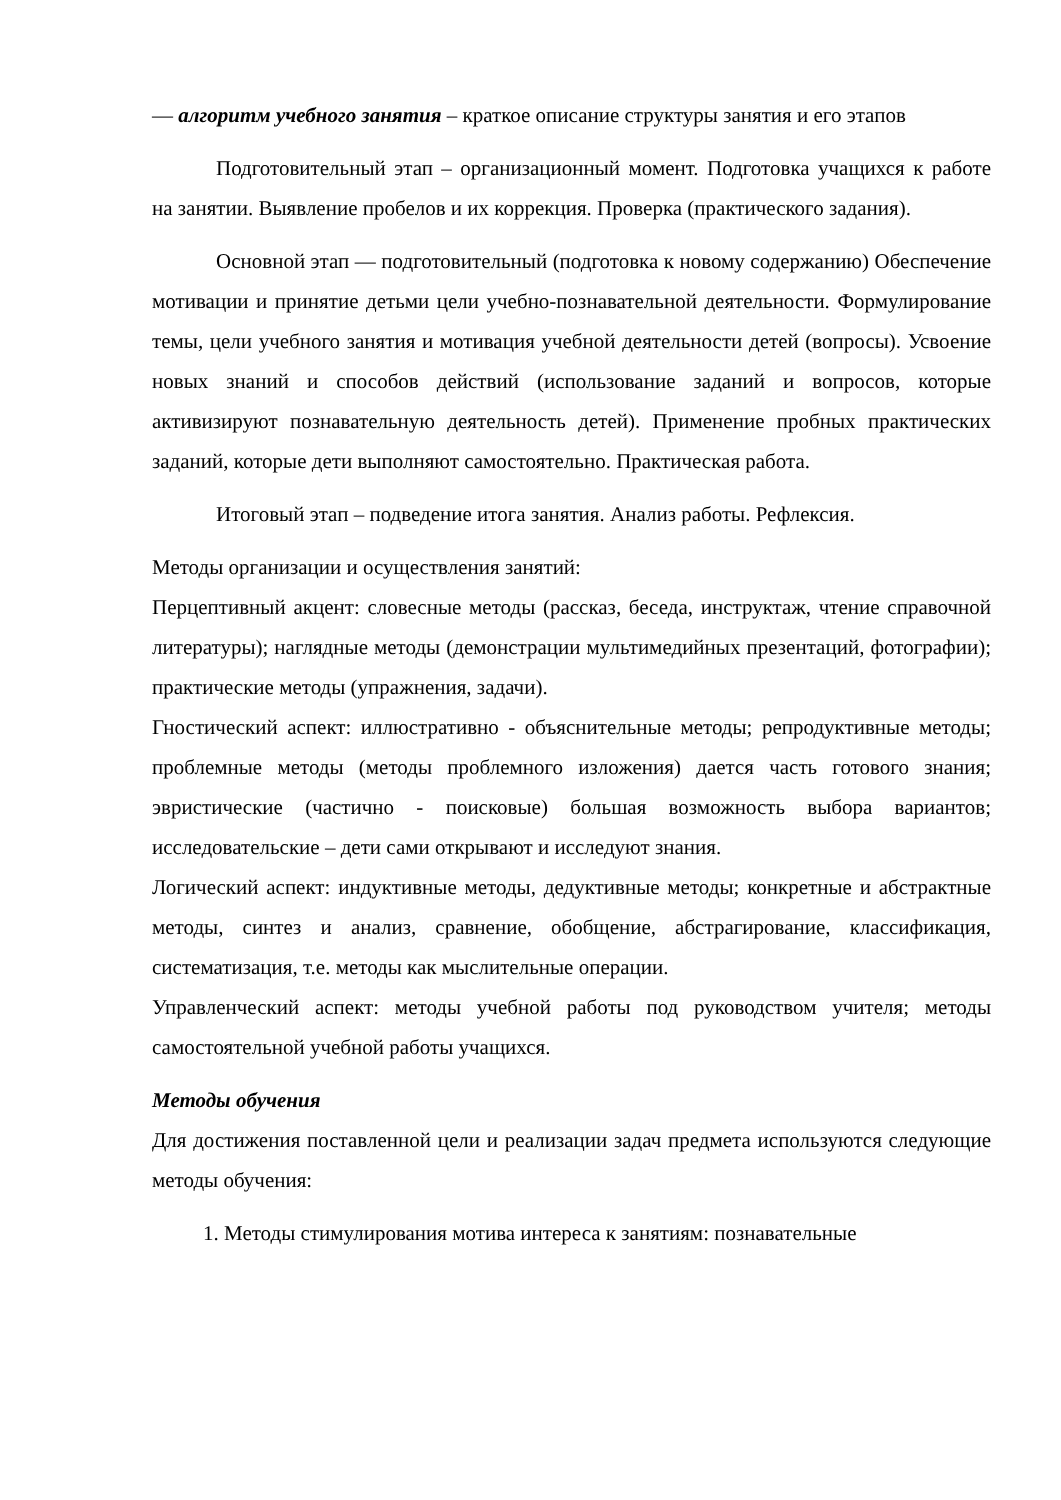— алгоритм учебного занятия – краткое описание структуры занятия и его этапов
Подготовительный этап – организационный момент. Подготовка учащихся к работе на занятии. Выявление пробелов и их коррекция. Проверка (практического задания).
Основной этап — подготовительный (подготовка к новому содержанию) Обеспечение мотивации и принятие детьми цели учебно-познавательной деятельности. Формулирование темы, цели учебного занятия и мотивация учебной деятельности детей (вопросы). Усвоение новых знаний и способов действий (использование заданий и вопросов, которые активизируют познавательную деятельность детей). Применение пробных практических заданий, которые дети выполняют самостоятельно. Практическая работа.
Итоговый этап – подведение итога занятия. Анализ работы. Рефлексия.
Методы организации и осуществления занятий:
Перцептивный акцент: словесные методы (рассказ, беседа, инструктаж, чтение справочной литературы); наглядные методы (демонстрации мультимедийных презентаций, фотографии); практические методы (упражнения, задачи).
Гностический аспект: иллюстративно - объяснительные методы; репродуктивные методы; проблемные методы (методы проблемного изложения) дается часть готового знания; эвристические (частично - поисковые) большая возможность выбора вариантов; исследовательские – дети сами открывают и исследуют знания.
Логический аспект: индуктивные методы, дедуктивные методы; конкретные и абстрактные методы, синтез и анализ, сравнение, обобщение, абстрагирование, классификация, систематизация, т.е. методы как мыслительные операции.
Управленческий аспект: методы учебной работы под руководством учителя; методы самостоятельной учебной работы учащихся.
Методы обучения
Для достижения поставленной цели и реализации задач предмета используются следующие методы обучения:
1. Методы стимулирования мотива интереса к занятиям: познавательные